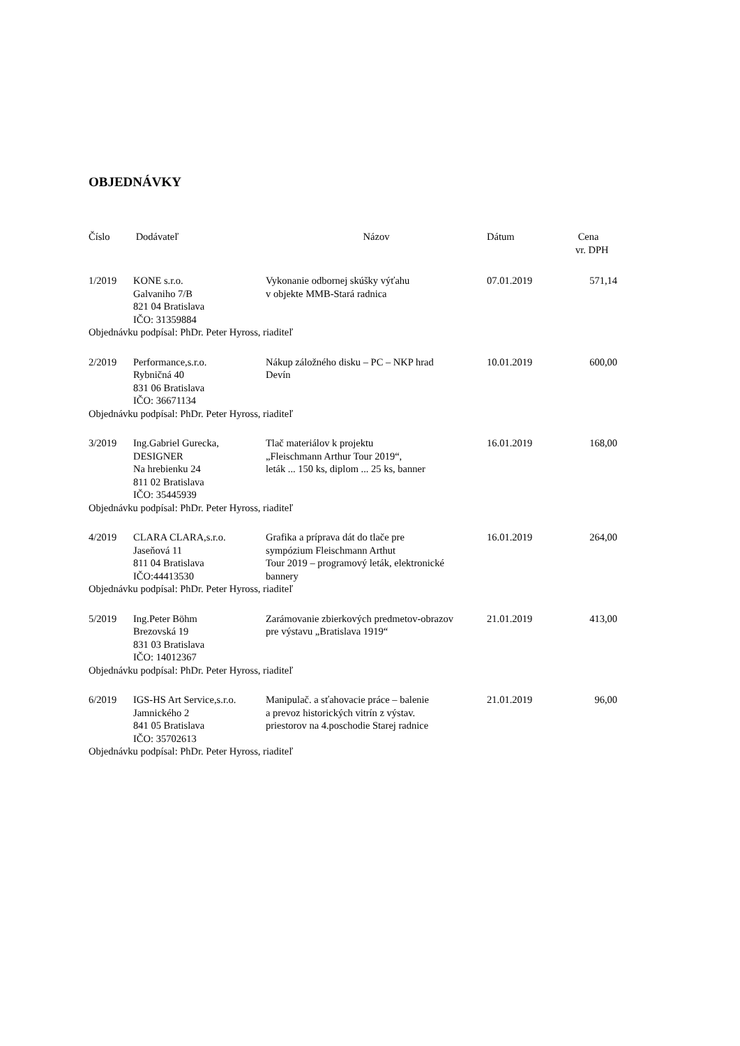OBJEDNÁVKY
| Číslo | Dodávateľ | Názov | Dátum | Cena vr. DPH |
| --- | --- | --- | --- | --- |
| 1/2019 | KONE s.r.o. Galvaniho 7/B 821 04 Bratislava IČO: 31359884 | Vykonanie odbornej skúšky výťahu v objekte MMB-Stará radnica | 07.01.2019 | 571,14 |
| Objednávku podpísal: PhDr. Peter Hyross, riaditeľ | | | | |
| 2/2019 | Performance,s.r.o. Rybničná 40 831 06 Bratislava IČO: 36671134 | Nákup záložného disku – PC – NKP hrad Devín | 10.01.2019 | 600,00 |
| Objednávku podpísal: PhDr. Peter Hyross, riaditeľ | | | | |
| 3/2019 | Ing.Gabriel Gurecka, DESIGNER Na hrebienku 24 811 02 Bratislava IČO: 35445939 | Tlač materiálov k projektu „Fleischmann Arthur Tour 2019“, leták ... 150 ks, diplom ... 25 ks, banner | 16.01.2019 | 168,00 |
| Objednávku podpísal: PhDr. Peter Hyross, riaditeľ | | | | |
| 4/2019 | CLARA CLARA,s.r.o. Jaseňová 11 811 04 Bratislava IČO:44413530 | Grafika a príprava dát do tlače pre sympózium Fleischmann Arthut Tour 2019 – programový leták, elektronické bannery | 16.01.2019 | 264,00 |
| Objednávku podpísal: PhDr. Peter Hyross, riaditeľ | | | | |
| 5/2019 | Ing.Peter Böhm Brezovská 19 831 03 Bratislava IČO: 14012367 | Zarámovanie zbierkových predmetov-obrazov pre výstavu „Bratislava 1919“ | 21.01.2019 | 413,00 |
| Objednávku podpísal: PhDr. Peter Hyross, riaditeľ | | | | |
| 6/2019 | IGS-HS Art Service,s.r.o. Jamnického 2 841 05 Bratislava IČO: 35702613 | Manipulač. a sťahovacie práce – balenie a prevoz historických vitrín z výstav. priestorov na 4.poschodie Starej radnice | 21.01.2019 | 96,00 |
| Objednávku podpísal: PhDr. Peter Hyross, riaditeľ | | | | |